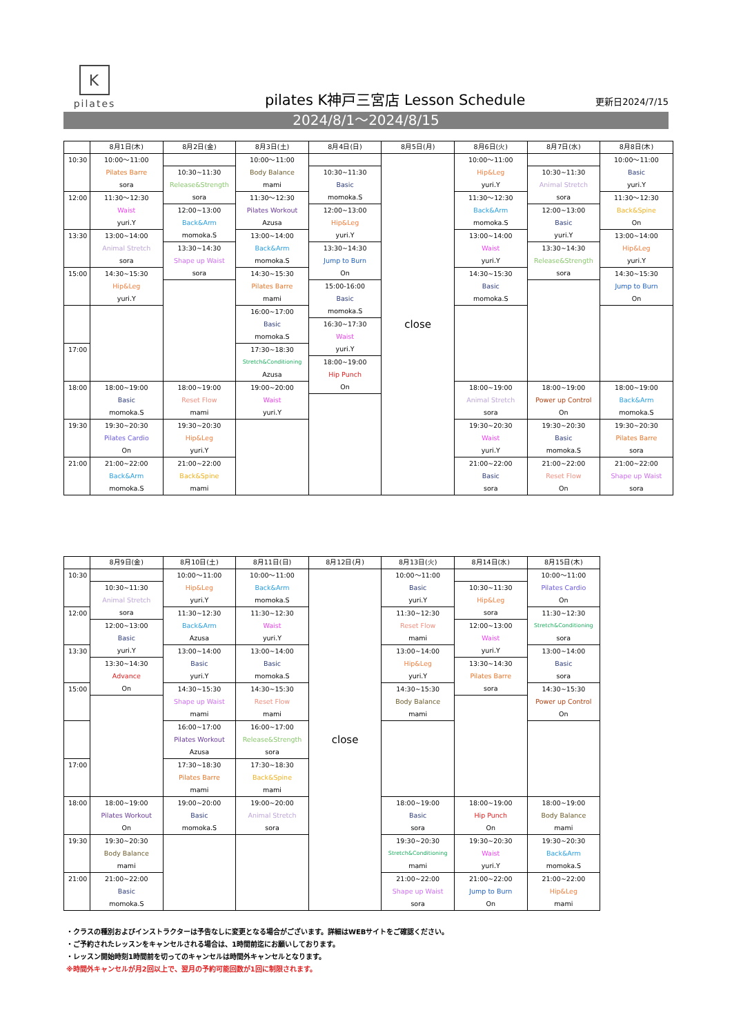K
pilates
pilates K神戸三宮店 Lesson Schedule
更新日2024/7/15
2024/8/1～2024/8/15
| | 8月1日(木) | 8月2日(金) | 8月3日(土) | 8月4日(日) | 8月5日(月) | 8月6日(火) | 8月7日(水) | 8月8日(木) |
| --- | --- | --- | --- | --- | --- | --- | --- | --- |
| 10:30 | 10:00～11:00 Pilates Barre sora | | 10:00～11:00 Body Balance mami | | close | 10:00～11:00 Hip&Leg yuri.Y | | 10:00～11:00 Basic yuri.Y |
| | | 10:30~11:30 Release&Strength sora | | 10:30~11:30 Basic momoka.S | | | 10:30~11:30 Animal Stretch sora | |
| 12:00 | 11:30～12:30 Waist yuri.Y | | 11:30～12:30 Pilates Workout Azusa | | | 11:30～12:30 Back&Arm momoka.S | | 11:30～12:30 Back&Spine On |
| | | 12:00~13:00 Back&Arm momoka.S | | 12:00~13:00 Hip&Leg yuri.Y | | | 12:00~13:00 Basic yuri.Y | |
| 13:30 | 13:00~14:00 Animal Stretch sora | | 13:00~14:00 Back&Arm momoka.S | | | 13:00~14:00 Waist yuri.Y | | 13:00~14:00 Hip&Leg yuri.Y |
| | | 13:30~14:30 Shape up Waist sora | | 13:30~14:30 Jump to Burn On | | | 13:30~14:30 Release&Strength sora | |
| 15:00 | 14:30~15:30 Hip&Leg yuri.Y | | 14:30~15:30 Pilates Barre mami | | | 14:30~15:30 Basic momoka.S | | 14:30~15:30 Jump to Burn On |
| | | | | 15:00-16:00 Basic momoka.S | | | | |
| | | | 16:00~17:00 Basic momoka.S | | | | | |
| | | | | 16:30~17:30 Waist yuri.Y | | | | |
| 17:00 | | | 17:30~18:30 Stretch&Conditioning Azusa | | | | | |
| | | | | 18:00~19:00 Hip Punch On | | | | |
| 18:00 | 18:00~19:00 Basic momoka.S | 18:00~19:00 Reset Flow mami | 19:00~20:00 Waist yuri.Y | | | 18:00~19:00 Animal Stretch sora | 18:00~19:00 Power up Control On | 18:00~19:00 Back&Arm momoka.S |
| 19:30 | 19:30~20:30 Pilates Cardio On | 19:30~20:30 Hip&Leg yuri.Y | | | | 19:30~20:30 Waist yuri.Y | 19:30~20:30 Basic momoka.S | 19:30~20:30 Pilates Barre sora |
| 21:00 | 21:00~22:00 Back&Arm momoka.S | 21:00~22:00 Back&Spine mami | | | | 21:00~22:00 Basic sora | 21:00~22:00 Reset Flow On | 21:00~22:00 Shape up Waist sora |
| | 8月9日(金) | 8月10日(土) | 8月11日(日) | 8月12日(月) | 8月13日(火) | 8月14日(水) | 8月15日(木) |
| --- | --- | --- | --- | --- | --- | --- | --- |
| 10:30 | | 10:00～11:00 Hip&Leg yuri.Y | 10:00～11:00 Back&Arm momoka.S | close | 10:00～11:00 Basic yuri.Y | | 10:00～11:00 Pilates Cardio On |
| | 10:30~11:30 Animal Stretch sora | | | | | 10:30~11:30 Hip&Leg sora | |
| 12:00 | | 11:30~12:30 Back&Arm Azusa | 11:30~12:30 Waist yuri.Y | | 11:30~12:30 Reset Flow mami | | 11:30~12:30 Stretch&Conditioning sora |
| | 12:00~13:00 Basic yuri.Y | | | | | 12:00~13:00 Waist yuri.Y | |
| 13:30 | | 13:00~14:00 Basic yuri.Y | 13:00~14:00 Basic momoka.S | | 13:00~14:00 Hip&Leg yuri.Y | | 13:00~14:00 Basic sora |
| | 13:30~14:30 Advance On | | | | | 13:30~14:30 Pilates Barre sora | |
| 15:00 | | 14:30~15:30 Shape up Waist mami | 14:30~15:30 Reset Flow mami | | 14:30~15:30 Body Balance mami | | 14:30~15:30 Power up Control On |
| | | 16:00~17:00 Pilates Workout Azusa | 16:00~17:00 Release&Strength sora | | | | |
| 17:00 | | 17:30~18:30 Pilates Barre mami | 17:30~18:30 Back&Spine mami | | | | |
| 18:00 | 18:00~19:00 Pilates Workout On | 19:00~20:00 Basic momoka.S | 19:00~20:00 Animal Stretch sora | | 18:00~19:00 Basic sora | 18:00~19:00 Hip Punch On | 18:00~19:00 Body Balance mami |
| 19:30 | 19:30~20:30 Body Balance mami | | | | 19:30~20:30 Stretch&Conditioning mami | 19:30~20:30 Waist yuri.Y | 19:30~20:30 Back&Arm momoka.S |
| 21:00 | 21:00~22:00 Basic momoka.S | | | | 21:00~22:00 Shape up Waist sora | 21:00~22:00 Jump to Burn On | 21:00~22:00 Hip&Leg mami |
・クラスの種別およびインストラクターは予告なしに変更となる場合がございます。詳細はWEBサイトをご確認ください。
・ご予約されたレッスンをキャンセルされる場合は、1時間前迄にお願いしております。
・レッスン開始時刻1時間前を切ってのキャンセルは時間外キャンセルとなります。
※時間外キャンセルが月2回以上で、翌月の予約可能回数が1回に制限されます。